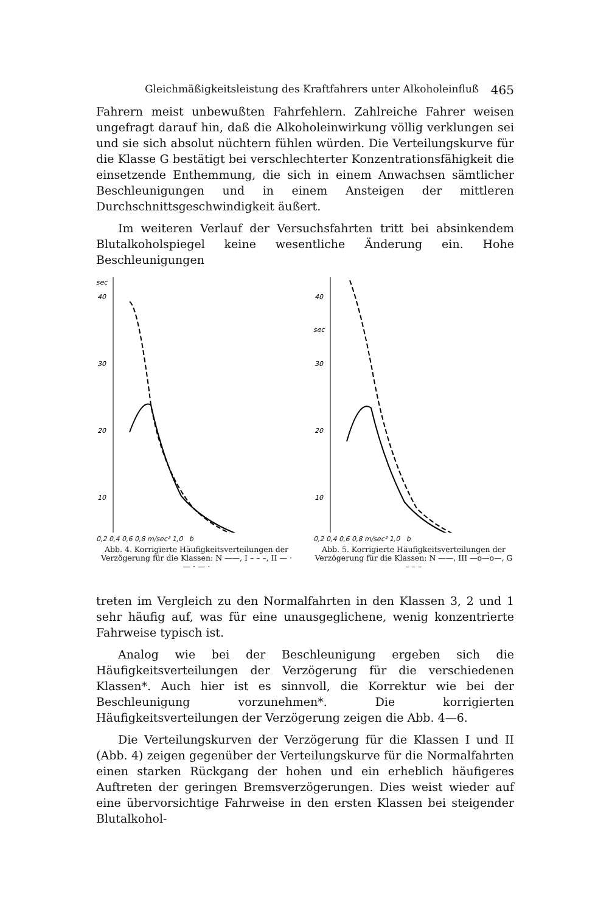Gleichmäßigkeitsleistung des Kraftfahrers unter Alkoholeinfluß 465
Fahrern meist unbewußten Fahrfehlern. Zahlreiche Fahrer weisen ungefragt darauf hin, daß die Alkoholeinwirkung völlig verklungen sei und sie sich absolut nüchtern fühlen würden. Die Verteilungskurve für die Klasse G bestätigt bei verschlechterter Konzentrationsfähigkeit die einsetzende Enthemmung, die sich in einem Anwachsen sämtlicher Beschleunigungen und in einem Ansteigen der mittleren Durchschnittsgeschwindigkeit äußert.
Im weiteren Verlauf der Versuchsfahrten tritt bei absinkendem Blutalkoholspiegel keine wesentliche Änderung ein. Hohe Beschleunigungen
sec
40
30
20
10
0,2 0,4 0,6 0,8 m/sec² 1,0 b
Abb. 4. Korrigierte Häufigkeitsverteilungen der Verzögerung für die Klassen: N ——, I – – –, II — · — · — ·
40
sec
30
20
10
0,2 0,4 0,6 0,8 m/sec² 1,0 b
Abb. 5. Korrigierte Häufigkeitsverteilungen der Verzögerung für die Klassen: N ——, III —o—o—, G – – –
treten im Vergleich zu den Normalfahrten in den Klassen 3, 2 und 1 sehr häufig auf, was für eine unausgeglichene, wenig konzentrierte Fahrweise typisch ist.
Analog wie bei der Beschleunigung ergeben sich die Häufigkeitsverteilungen der Verzögerung für die verschiedenen Klassen*. Auch hier ist es sinnvoll, die Korrektur wie bei der Beschleunigung vorzunehmen*. Die korrigierten Häufigkeitsverteilungen der Verzögerung zeigen die Abb. 4—6.
Die Verteilungskurven der Verzögerung für die Klassen I und II (Abb. 4) zeigen gegenüber der Verteilungskurve für die Normalfahrten einen starken Rückgang der hohen und ein erheblich häufigeres Auftreten der geringen Bremsverzögerungen. Dies weist wieder auf eine übervorsichtige Fahrweise in den ersten Klassen bei steigender Blutalkohol-